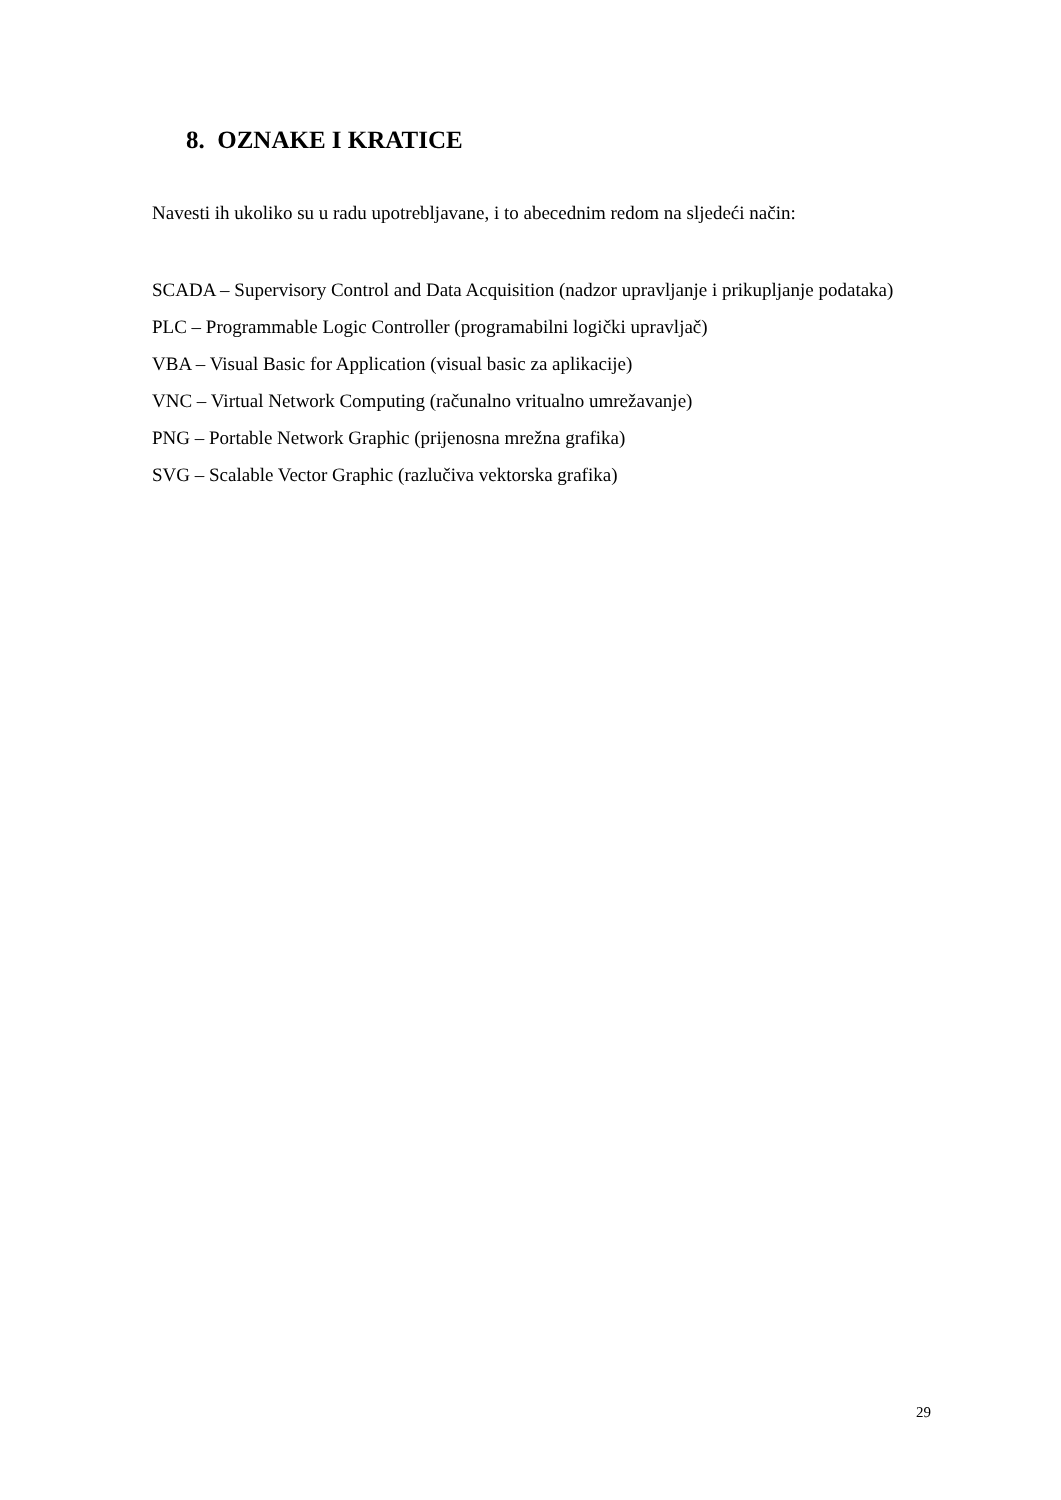8. OZNAKE I KRATICE
Navesti ih ukoliko su u radu upotrebljavane, i to abecednim redom na sljedeći način:
SCADA – Supervisory Control and Data Acquisition (nadzor upravljanje i prikupljanje podataka)
PLC – Programmable Logic Controller (programabilni logički upravljač)
VBA – Visual Basic for Application (visual basic za aplikacije)
VNC – Virtual Network Computing (računalno vritualno umrežavanje)
PNG – Portable Network Graphic (prijenosna mrežna grafika)
SVG – Scalable Vector Graphic (razlučiva vektorska grafika)
29